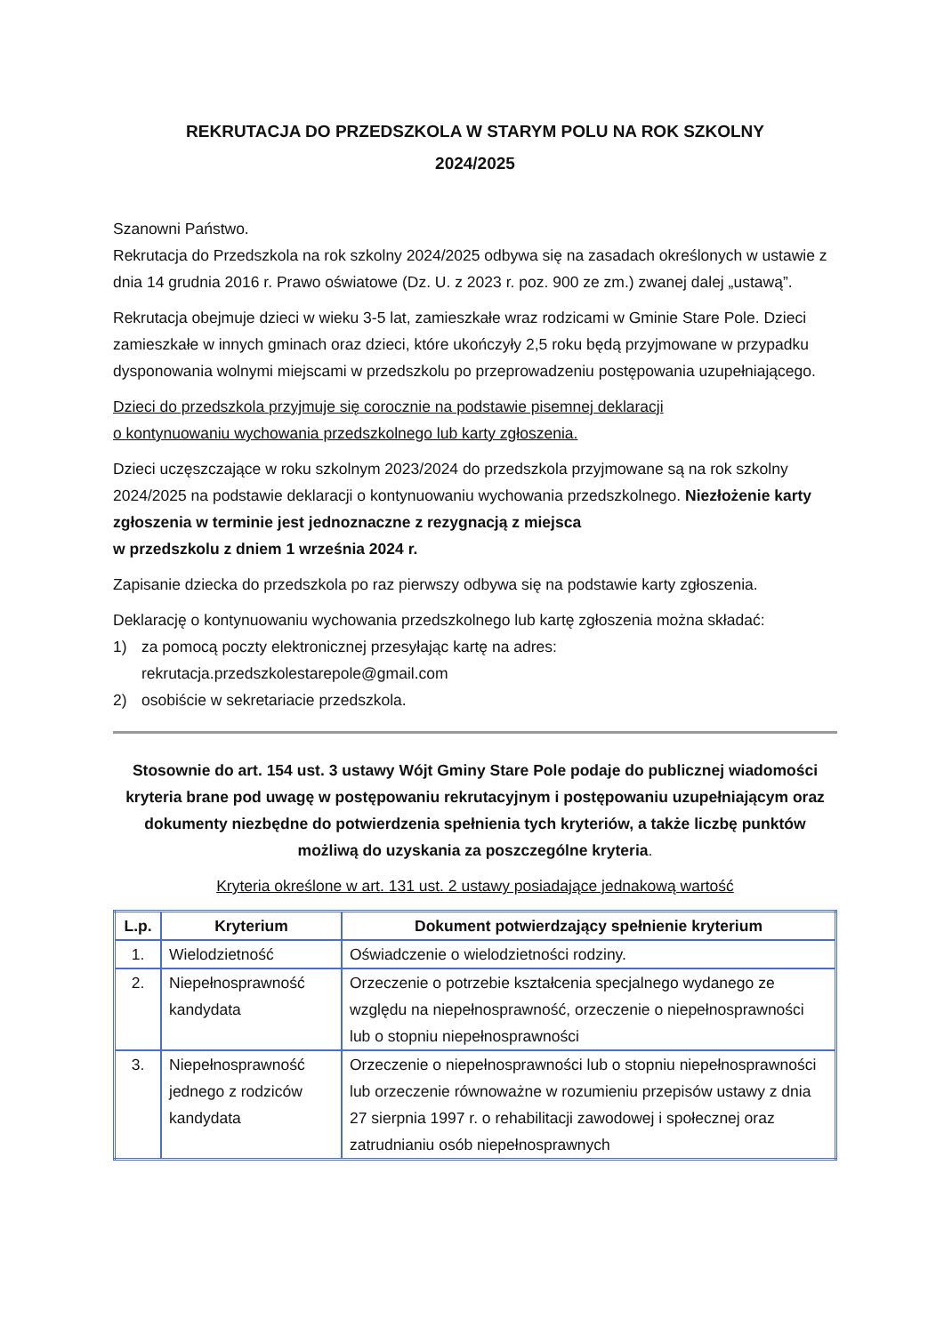REKRUTACJA DO PRZEDSZKOLA W STARYM POLU NA ROK SZKOLNY
2024/2025
Szanowni Państwo.
Rekrutacja do Przedszkola na rok szkolny 2024/2025 odbywa się na zasadach określonych w ustawie z dnia 14 grudnia 2016 r. Prawo oświatowe (Dz. U. z 2023 r. poz. 900 ze zm.) zwanej dalej „ustawą”.
Rekrutacja obejmuje dzieci w wieku 3-5 lat, zamieszkałe wraz rodzicami w Gminie Stare Pole. Dzieci zamieszkałe w innych gminach oraz dzieci, które ukończyły 2,5 roku będą przyjmowane w przypadku dysponowania wolnymi miejscami w przedszkolu po przeprowadzeniu postępowania uzupełniającego.
Dzieci do przedszkola przyjmuje się corocznie na podstawie pisemnej deklaracji
o kontynuowaniu wychowania przedszkolnego lub karty zgłoszenia.
Dzieci uczęszczające w roku szkolnym 2023/2024 do przedszkola przyjmowane są na rok szkolny 2024/2025 na podstawie deklaracji o kontynuowaniu wychowania przedszkolnego. Niezłożenie karty zgłoszenia w terminie jest jednoznaczne z rezygnacją z miejsca
w przedszkolu z dniem 1 września 2024 r.
Zapisanie dziecka do przedszkola po raz pierwszy odbywa się na podstawie karty zgłoszenia.
Deklarację o kontynuowaniu wychowania przedszkolnego lub kartę zgłoszenia można składać:
1) za pomocą poczty elektronicznej przesyłając kartę na adres:
rekrutacja.przedszkolestarepole@gmail.com
2) osobiście w sekretariacie przedszkola.
Stosownie do art. 154 ust. 3 ustawy Wójt Gminy Stare Pole podaje do publicznej wiadomości kryteria brane pod uwagę w postępowaniu rekrutacyjnym i postępowaniu uzupełniającym oraz dokumenty niezbędne do potwierdzenia spełnienia tych kryteriów, a także liczbę punktów możliwą do uzyskania za poszczególne kryteria.
Kryteria określone w art. 131 ust. 2 ustawy posiadające jednakową wartość
| L.p. | Kryterium | Dokument potwierdzający spełnienie kryterium |
| --- | --- | --- |
| 1. | Wielodzietność | Oświadczenie o wielodzietności rodziny. |
| 2. | Niepełnosprawność kandydata | Orzeczenie o potrzebie kształcenia specjalnego wydanego ze względu na niepełnosprawność, orzeczenie o niepełnosprawności lub o stopniu niepełnosprawności |
| 3. | Niepełnosprawność jednego z rodziców kandydata | Orzeczenie o niepełnosprawności lub o stopniu niepełnosprawności lub orzeczenie równoważne w rozumieniu przepisów ustawy z dnia 27 sierpnia 1997 r. o rehabilitacji zawodowej i społecznej oraz zatrudnianiu osób niepełnosprawnych |